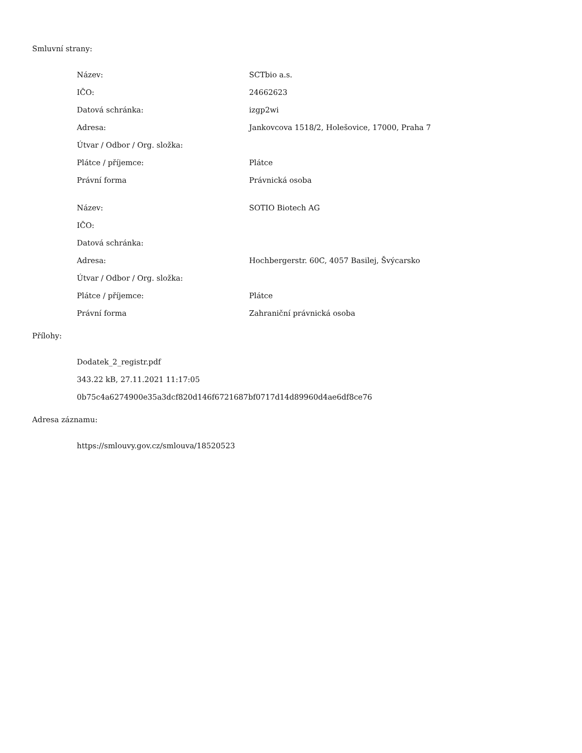Smluvní strany:
| Název: | SCTbio a.s. |
| IČO: | 24662623 |
| Datová schránka: | izgp2wi |
| Adresa: | Jankovcova 1518/2, Holešovice, 17000, Praha 7 |
| Útvar / Odbor / Org. složka: | |
| Plátce / příjemce: | Plátce |
| Právní forma | Právnická osoba |
| Název: | SOTIO Biotech AG |
| IČO: | |
| Datová schránka: | |
| Adresa: | Hochbergerstr. 60C, 4057 Basilej, Švýcarsko |
| Útvar / Odbor / Org. složka: | |
| Plátce / příjemce: | Plátce |
| Právní forma | Zahraniční právnická osoba |
Přílohy:
Dodatek_2_registr.pdf
343.22 kB, 27.11.2021 11:17:05
0b75c4a6274900e35a3dcf820d146f6721687bf0717d14d89960d4ae6df8ce76
Adresa záznamu:
https://smlouvy.gov.cz/smlouva/18520523